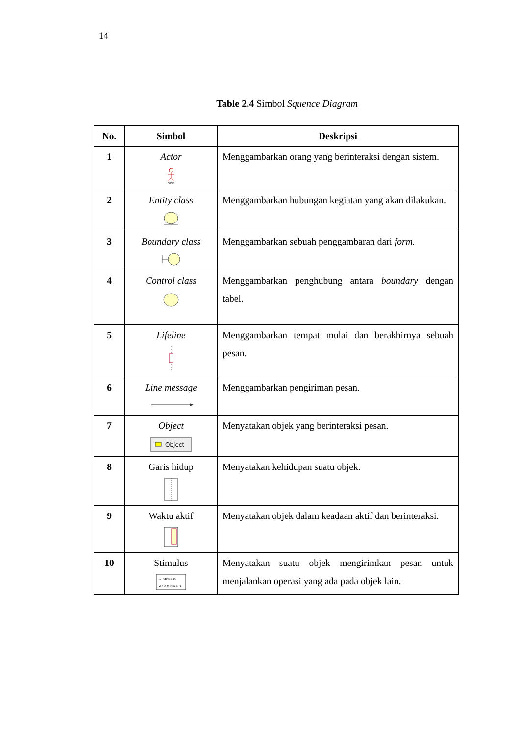14
Table 2.4 Simbol Squence Diagram
| No. | Simbol | Deskripsi |
| --- | --- | --- |
| 1 | Actor Admin | Menggambarkan orang yang berinteraksi dengan sistem. |
| 2 | Entity class | Menggambarkan hubungan kegiatan yang akan dilakukan. |
| 3 | Boundary class | Menggambarkan sebuah penggambaran dari form. |
| 4 | Control class | Menggambarkan penghubung antara boundary dengan tabel. |
| 5 | Lifeline | Menggambarkan tempat mulai dan berakhirnya sebuah pesan. |
| 6 | Line message | Menggambarkan pengiriman pesan. |
| 7 | Object Object | Menyatakan objek yang berinteraksi pesan. |
| 8 | Garis hidup | Menyatakan kehidupan suatu objek. |
| 9 | Waktu aktif | Menyatakan objek dalam keadaan aktif dan berinteraksi. |
| 10 | Stimulus → Stimulus ↲ SelfStimulus | Menyatakan suatu objek mengirimkan pesan untuk menjalankan operasi yang ada pada objek lain. |